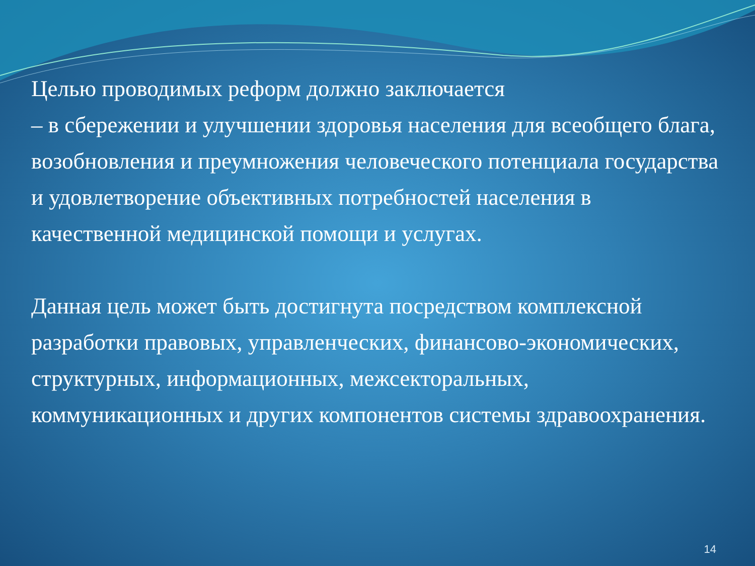Целью проводимых реформ должно заключается
– в сбережении и улучшении здоровья населения для всеобщего блага, возобновления и преумножения человеческого потенциала государства и удовлетворение объективных потребностей населения в качественной медицинской помощи и услугах.
Данная цель может быть достигнута посредством комплексной разработки правовых, управленческих, финансово-экономических, структурных, информационных, межсекторальных, коммуникационных и других компонентов системы здравоохранения.
14